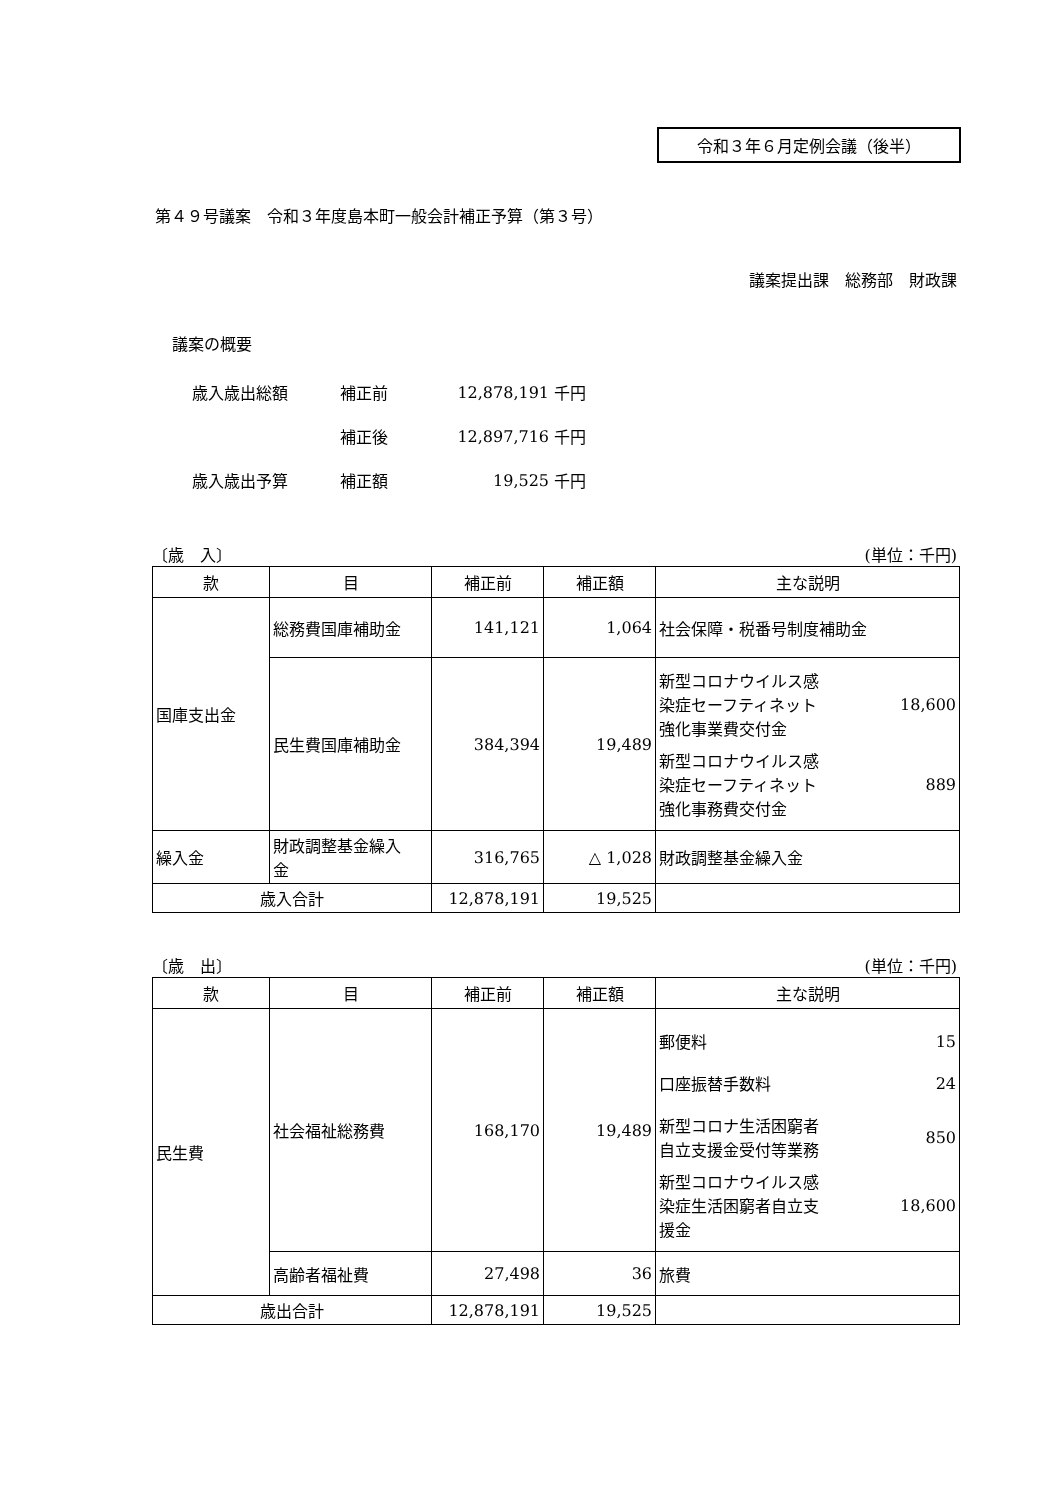令和３年６月定例会議（後半）
第４９号議案　令和３年度島本町一般会計補正予算（第３号）
議案提出課　総務部　財政課
議案の概要
| 歳入歳出総額 | 補正前 | 12,878,191 | 千円 |
| | 補正後 | 12,897,716 | 千円 |
| 歳入歳出予算 | 補正額 | 19,525 | 千円 |
〔歳　入〕 (単位：千円)
| 款 | 目 | 補正前 | 補正額 | 主な説明 |
| --- | --- | --- | --- | --- |
| 国庫支出金 | 総務費国庫補助金 | 141,121 | 1,064 | 社会保障・税番号制度補助金 |
| | 民生費国庫補助金 | 384,394 | 19,489 | 新型コロナウイルス感 染症セーフティネット 強化事業費交付金 18,600 新型コロナウイルス感 染症セーフティネット 強化事務費交付金 889 |
| 繰入金 | 財政調整基金繰入 金 | 316,765 | △ 1,028 | 財政調整基金繰入金 |
| 歳入合計 | | 12,878,191 | 19,525 | |
〔歳　出〕 (単位：千円)
| 款 | 目 | 補正前 | 補正額 | 主な説明 |
| --- | --- | --- | --- | --- |
| 民生費 | 社会福祉総務費 | 168,170 | 19,489 | 郵便料 15 口座振替手数料 24 新型コロナ生活困窮者 自立支援金受付等業務 850 新型コロナウイルス感 染症生活困窮者自立支 援金 18,600 |
| | 高齢者福祉費 | 27,498 | 36 | 旅費 |
| 歳出合計 | | 12,878,191 | 19,525 | |